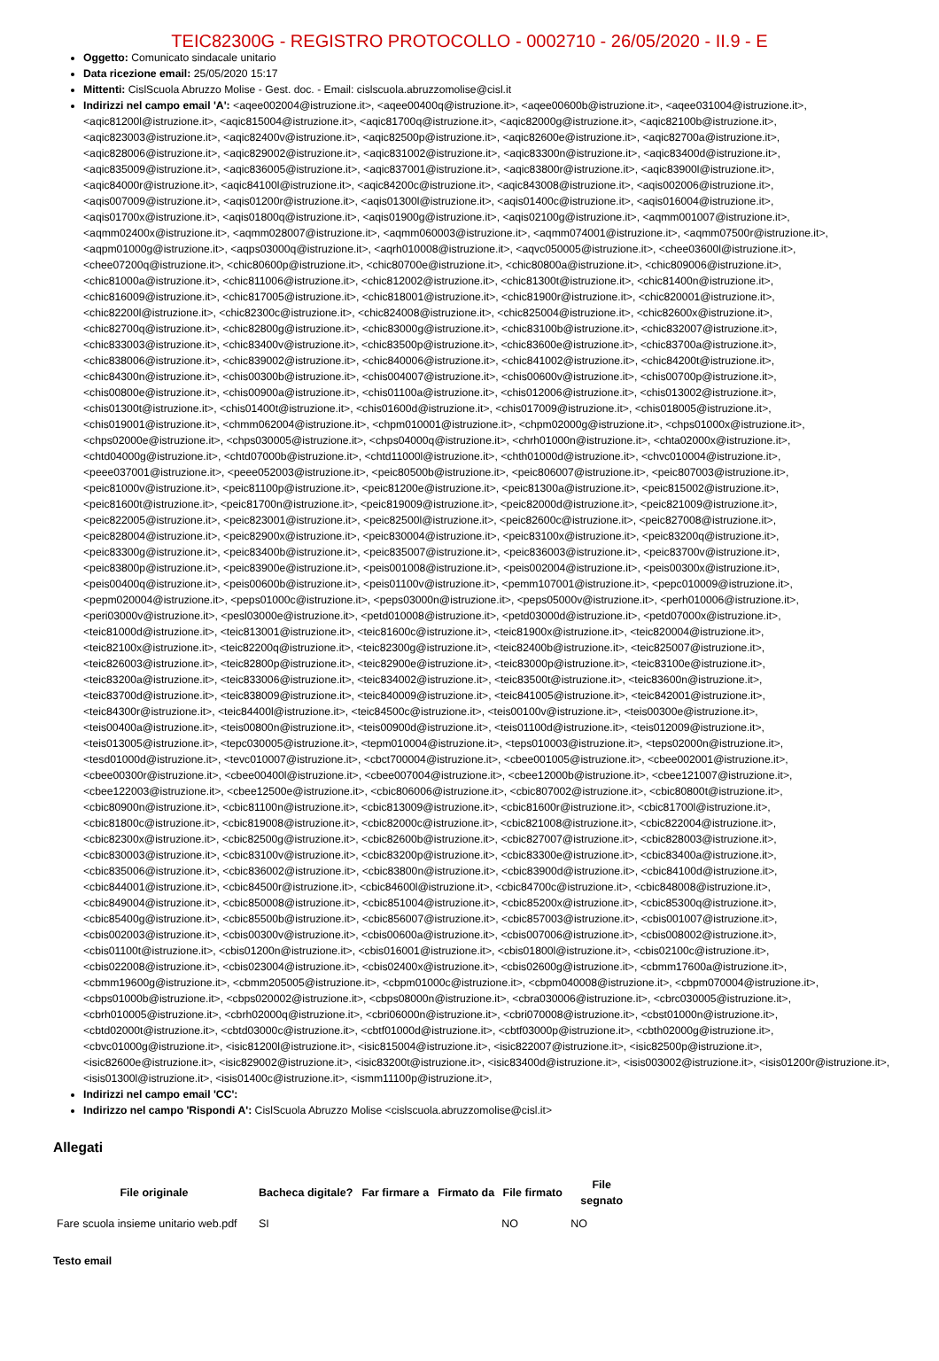TEIC82300G - REGISTRO PROTOCOLLO - 0002710 - 26/05/2020 - II.9 - E
Oggetto: Comunicato sindacale unitario
Data ricezione email: 25/05/2020 15:17
Mittenti: CislScuola Abruzzo Molise - Gest. doc. - Email: cislscuola.abruzzomolise@cisl.it
Indirizzi nel campo email 'A': <aqee002004@istruzione.it>, <aqee00400q@istruzione.it>, <aqee00600b@istruzione.it>, <aqee031004@istruzione.it>, <aqic81200l@istruzione.it>, <aqic815004@istruzione.it>, <aqic81700q@istruzione.it>, <aqic82000g@istruzione.it>, <aqic82100b@istruzione.it>, <aqic823003@istruzione.it>, <aqic82400v@istruzione.it>, <aqic82500p@istruzione.it>, <aqic82600e@istruzione.it>, <aqic82700a@istruzione.it>, <aqic828006@istruzione.it>, <aqic829002@istruzione.it>, <aqic831002@istruzione.it>, <aqic83300n@istruzione.it>, <aqic83400d@istruzione.it>, <aqic835009@istruzione.it>, <aqic836005@istruzione.it>, <aqic837001@istruzione.it>, <aqic83800r@istruzione.it>, <aqic83900l@istruzione.it>, <aqic84000r@istruzione.it>, <aqic84100l@istruzione.it>, <aqic84200c@istruzione.it>, <aqic843008@istruzione.it>, <aqis002006@istruzione.it>, <aqis007009@istruzione.it>, <aqis01200r@istruzione.it>, <aqis01300l@istruzione.it>, <aqis01400c@istruzione.it>, <aqis016004@istruzione.it>, <aqis01700x@istruzione.it>, <aqis01800q@istruzione.it>, <aqis01900g@istruzione.it>, <aqis02100g@istruzione.it>, <aqmm001007@istruzione.it>, <aqmm02400x@istruzione.it>, <aqmm028007@istruzione.it>, <aqmm060003@istruzione.it>, <aqmm074001@istruzione.it>, <aqmm07500r@istruzione.it>, <aqpm01000g@istruzione.it>, <aqps03000q@istruzione.it>, <aqrh010008@istruzione.it>, <aqvc050005@istruzione.it>, <chee03600l@istruzione.it>, <chee07200q@istruzione.it>, <chic80600p@istruzione.it>, <chic80700e@istruzione.it>, <chic80800a@istruzione.it>, <chic809006@istruzione.it>, <chic81000a@istruzione.it>, <chic811006@istruzione.it>, <chic812002@istruzione.it>, <chic81300t@istruzione.it>, <chic81400n@istruzione.it>, <chic816009@istruzione.it>, <chic817005@istruzione.it>, <chic818001@istruzione.it>, <chic81900r@istruzione.it>, <chic820001@istruzione.it>, <chic82200l@istruzione.it>, <chic82300c@istruzione.it>, <chic824008@istruzione.it>, <chic825004@istruzione.it>, <chic82600x@istruzione.it>, <chic82700q@istruzione.it>, <chic82800g@istruzione.it>, <chic83000g@istruzione.it>, <chic83100b@istruzione.it>, <chic832007@istruzione.it>, <chic833003@istruzione.it>, <chic83400v@istruzione.it>, <chic83500p@istruzione.it>, <chic83600e@istruzione.it>, <chic83700a@istruzione.it>, <chic838006@istruzione.it>, <chic839002@istruzione.it>, <chic840006@istruzione.it>, <chic841002@istruzione.it>, <chic84200t@istruzione.it>, <chic84300n@istruzione.it>, <chis00300b@istruzione.it>, <chis004007@istruzione.it>, <chis00600v@istruzione.it>, <chis00700p@istruzione.it>, <chis00800e@istruzione.it>, <chis00900a@istruzione.it>, <chis01100a@istruzione.it>, <chis012006@istruzione.it>, <chis013002@istruzione.it>, <chis01300t@istruzione.it>, <chis01400t@istruzione.it>, <chis01600d@istruzione.it>, <chis017009@istruzione.it>, <chis018005@istruzione.it>, <chis019001@istruzione.it>, <chmm062004@istruzione.it>, <chpm010001@istruzione.it>, <chpm02000g@istruzione.it>, <chps01000x@istruzione.it>, <chps02000e@istruzione.it>, <chps030005@istruzione.it>, <chps04000q@istruzione.it>, <chrh01000n@istruzione.it>, <chta02000x@istruzione.it>, <chtd04000g@istruzione.it>, <chtd07000b@istruzione.it>, <chtd11000l@istruzione.it>, <chth01000d@istruzione.it>, <chvc010004@istruzione.it>, <peee037001@istruzione.it>, <peee052003@istruzione.it>, <peic80500b@istruzione.it>, <peic806007@istruzione.it>, <peic807003@istruzione.it>, <peic81000v@istruzione.it>, <peic81100p@istruzione.it>, <peic81200e@istruzione.it>, <peic81300a@istruzione.it>, <peic815002@istruzione.it>, <peic81600t@istruzione.it>, <peic81700n@istruzione.it>, <peic819009@istruzione.it>, <peic82000d@istruzione.it>, <peic821009@istruzione.it>, <peic822005@istruzione.it>, <peic823001@istruzione.it>, <peic82500l@istruzione.it>, <peic82600c@istruzione.it>, <peic827008@istruzione.it>, <peic828004@istruzione.it>, <peic82900x@istruzione.it>, <peic830004@istruzione.it>, <peic83100x@istruzione.it>, <peic83200q@istruzione.it>, <peic83300g@istruzione.it>, <peic83400b@istruzione.it>, <peic835007@istruzione.it>, <peic836003@istruzione.it>, <peic83700v@istruzione.it>, <peic83800p@istruzione.it>, <peic83900e@istruzione.it>, <peis001008@istruzione.it>, <peis002004@istruzione.it>, <peis00300x@istruzione.it>, <peis00400q@istruzione.it>, <peis00600b@istruzione.it>, <peis01100v@istruzione.it>, <pemm107001@istruzione.it>, <pepc010009@istruzione.it>, <pepm020004@istruzione.it>, <peps01000c@istruzione.it>, <peps03000n@istruzione.it>, <peps05000v@istruzione.it>, <perh010006@istruzione.it>, <peri03000v@istruzione.it>, <pesl03000e@istruzione.it>, <petd010008@istruzione.it>, <petd03000d@istruzione.it>, <petd07000x@istruzione.it>, <teic81000d@istruzione.it>, <teic813001@istruzione.it>, <teic81600c@istruzione.it>, <teic81900x@istruzione.it>, <teic820004@istruzione.it>, <teic82100x@istruzione.it>, <teic82200q@istruzione.it>, <teic82300g@istruzione.it>, <teic82400b@istruzione.it>, <teic825007@istruzione.it>, <teic826003@istruzione.it>, <teic82800p@istruzione.it>, <teic82900e@istruzione.it>, <teic83000p@istruzione.it>, <teic83100e@istruzione.it>, <teic83200a@istruzione.it>, <teic833006@istruzione.it>, <teic834002@istruzione.it>, <teic83500t@istruzione.it>, <teic83600n@istruzione.it>, <teic83700d@istruzione.it>, <teic838009@istruzione.it>, <teic840009@istruzione.it>, <teic841005@istruzione.it>, <teic842001@istruzione.it>, <teic84300r@istruzione.it>, <teic84400l@istruzione.it>, <teic84500c@istruzione.it>, <teis00100v@istruzione.it>, <teis00300e@istruzione.it>, <teis00400a@istruzione.it>, <teis00800n@istruzione.it>, <teis00900d@istruzione.it>, <teis01100d@istruzione.it>, <teis012009@istruzione.it>, <teis013005@istruzione.it>, <tepc030005@istruzione.it>, <tepm010004@istruzione.it>, <teps010003@istruzione.it>, <teps02000n@istruzione.it>, <tesd01000d@istruzione.it>, <tevc010007@istruzione.it>, <cbct700004@istruzione.it>, <cbee001005@istruzione.it>, <cbee002001@istruzione.it>, <cbee00300r@istruzione.it>, <cbee00400l@istruzione.it>, <cbee007004@istruzione.it>, <cbee12000b@istruzione.it>, <cbee121007@istruzione.it>, <cbee122003@istruzione.it>, <cbee12500e@istruzione.it>, <cbic806006@istruzione.it>, <cbic807002@istruzione.it>, <cbic80800t@istruzione.it>, <cbic80900n@istruzione.it>, <cbic81100n@istruzione.it>, <cbic813009@istruzione.it>, <cbic81600r@istruzione.it>, <cbic81700l@istruzione.it>, <cbic81800c@istruzione.it>, <cbic819008@istruzione.it>, <cbic82000c@istruzione.it>, <cbic821008@istruzione.it>, <cbic822004@istruzione.it>, <cbic82300x@istruzione.it>, <cbic82500g@istruzione.it>, <cbic82600b@istruzione.it>, <cbic827007@istruzione.it>, <cbic828003@istruzione.it>, <cbic830003@istruzione.it>, <cbic83100v@istruzione.it>, <cbic83200p@istruzione.it>, <cbic83300e@istruzione.it>, <cbic83400a@istruzione.it>, <cbic835006@istruzione.it>, <cbic836002@istruzione.it>, <cbic83800n@istruzione.it>, <cbic83900d@istruzione.it>, <cbic84100d@istruzione.it>, <cbic844001@istruzione.it>, <cbic84500r@istruzione.it>, <cbic84600l@istruzione.it>, <cbic84700c@istruzione.it>, <cbic848008@istruzione.it>, <cbic849004@istruzione.it>, <cbic850008@istruzione.it>, <cbic851004@istruzione.it>, <cbic85200x@istruzione.it>, <cbic85300q@istruzione.it>, <cbic85400g@istruzione.it>, <cbic85500b@istruzione.it>, <cbic856007@istruzione.it>, <cbic857003@istruzione.it>, <cbis001007@istruzione.it>, <cbis002003@istruzione.it>, <cbis00300v@istruzione.it>, <cbis00600a@istruzione.it>, <cbis007006@istruzione.it>, <cbis008002@istruzione.it>, <cbis01100t@istruzione.it>, <cbis01200n@istruzione.it>, <cbis016001@istruzione.it>, <cbis01800l@istruzione.it>, <cbis02100c@istruzione.it>, <cbis022008@istruzione.it>, <cbis023004@istruzione.it>, <cbis02400x@istruzione.it>, <cbis02600g@istruzione.it>, <cbmm17600a@istruzione.it>, <cbmm19600g@istruzione.it>, <cbmm205005@istruzione.it>, <cbpm01000c@istruzione.it>, <cbpm040008@istruzione.it>, <cbpm070004@istruzione.it>, <cbps01000b@istruzione.it>, <cbps020002@istruzione.it>, <cbps08000n@istruzione.it>, <cbra030006@istruzione.it>, <cbrc030005@istruzione.it>, <cbrh010005@istruzione.it>, <cbrh02000q@istruzione.it>, <cbri06000n@istruzione.it>, <cbri070008@istruzione.it>, <cbst01000n@istruzione.it>, <cbtd02000t@istruzione.it>, <cbtd03000c@istruzione.it>, <cbtf01000d@istruzione.it>, <cbtf03000p@istruzione.it>, <cbth02000g@istruzione.it>, <cbvc01000g@istruzione.it>, <isic81200l@istruzione.it>, <isic815004@istruzione.it>, <isic822007@istruzione.it>, <isic82500p@istruzione.it>, <isic82600e@istruzione.it>, <isic829002@istruzione.it>, <isic83200t@istruzione.it>, <isic83400d@istruzione.it>, <isis003002@istruzione.it>, <isis01200r@istruzione.it>, <isis01300l@istruzione.it>, <isis01400c@istruzione.it>, <ismm11100p@istruzione.it>,
Indirizzi nel campo email 'CC':
Indirizzo nel campo 'Rispondi A': CislScuola Abruzzo Molise <cislscuola.abruzzomolise@cisl.it>
Allegati
| File originale | Bacheca digitale? | Far firmare a | Firmato da | File firmato | File segnato |
| --- | --- | --- | --- | --- | --- |
| Fare scuola insieme unitario web.pdf | SI | | | NO | NO |
Testo email